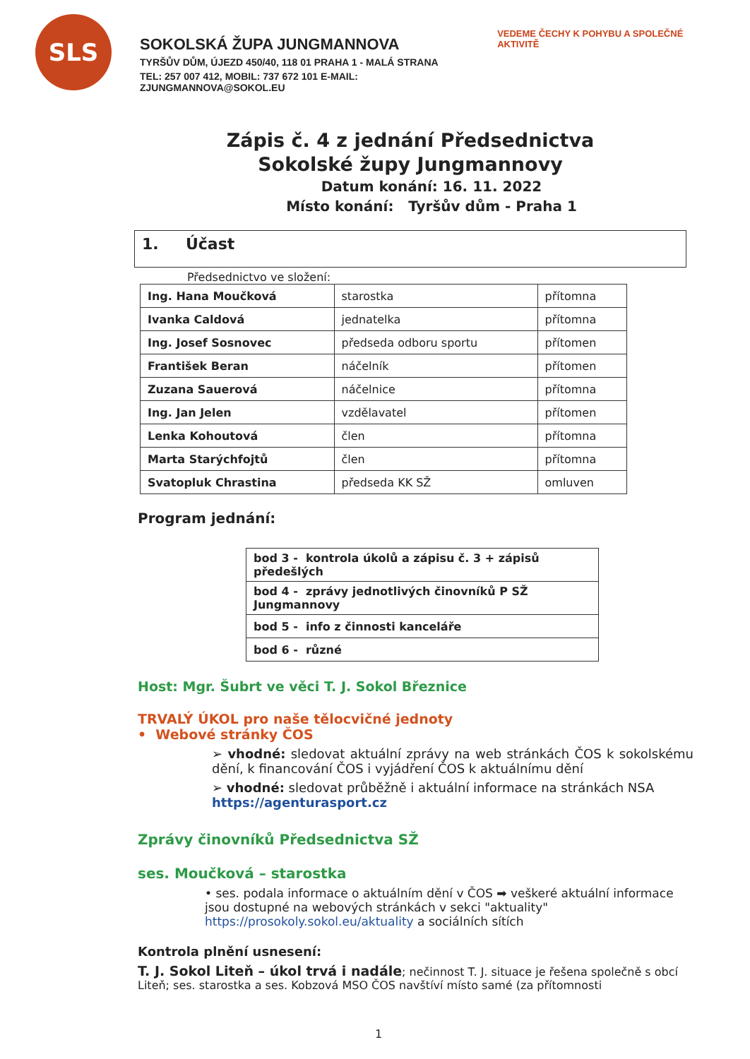SLS
SOKOLSKÁ ŽUPA JUNGMANNOVA
TYRŠŮV DŮM, ÚJEZD 450/40, 118 01 PRAHA 1 - MALÁ STRANA
TEL: 257 007 412, MOBIL: 737 672 101 E-MAIL: ZJUNGMANNOVA@SOKOL.EU
VEDEME ČECHY K POHYBU A SPOLEČNÉ AKTIVITĚ
Zápis č. 4 z jednání Předsednictva
Sokolské župy Jungmannovy
Datum konání: 16. 11. 2022
Místo konání: Tyršův dům - Praha 1
1. Účast
Předsednictvo ve složení:
| Ing. Hana Moučková | starostka | přítomna |
| Ivanka Caldová | jednatelka | přítomna |
| Ing. Josef Sosnovec | předseda odboru sportu | přítomen |
| František Beran | náčelník | přítomen |
| Zuzana Sauerová | náčelnice | přítomna |
| Ing. Jan Jelen | vzdělavatel | přítomen |
| Lenka Kohoutová | člen | přítomna |
| Marta Starýchfojtů | člen | přítomna |
| Svatopluk Chrastina | předseda KK SŽ | omluven |
Program jednání:
| bod 3 - kontrola úkolů a zápisu č. 3 + zápisů předešlých |
| bod 4 - zprávy jednotlivých činovníků P SŽ Jungmannovy |
| bod 5 - info z činnosti kanceláře |
| bod 6 - různé |
Host: Mgr. Šubrt ve věci T. J. Sokol Březnice
TRVALÝ ÚKOL pro naše tělocvičné jednoty
• Webové stránky ČOS
➢ vhodné: sledovat aktuální zprávy na web stránkách ČOS k sokolskému dění, k financování ČOS i vyjádření ČOS k aktuálnímu dění
➢ vhodné: sledovat průběžně i aktuální informace na stránkách NSA https://agenturasport.cz
Zprávy činovníků Předsednictva SŽ
ses. Moučková – starostka
• ses. podala informace o aktuálním dění v ČOS ➡ veškeré aktuální informace jsou dostupné na webových stránkách v sekci "aktuality" https://prosokoly.sokol.eu/aktuality a sociálních sítích
Kontrola plnění usnesení:
T. J. Sokol Liteň – úkol trvá i nadále; nečinnost T. J. situace je řešena společně s obcí Liteň; ses. starostka a ses. Kobzová MSO ČOS navštíví místo samé (za přítomnosti
1